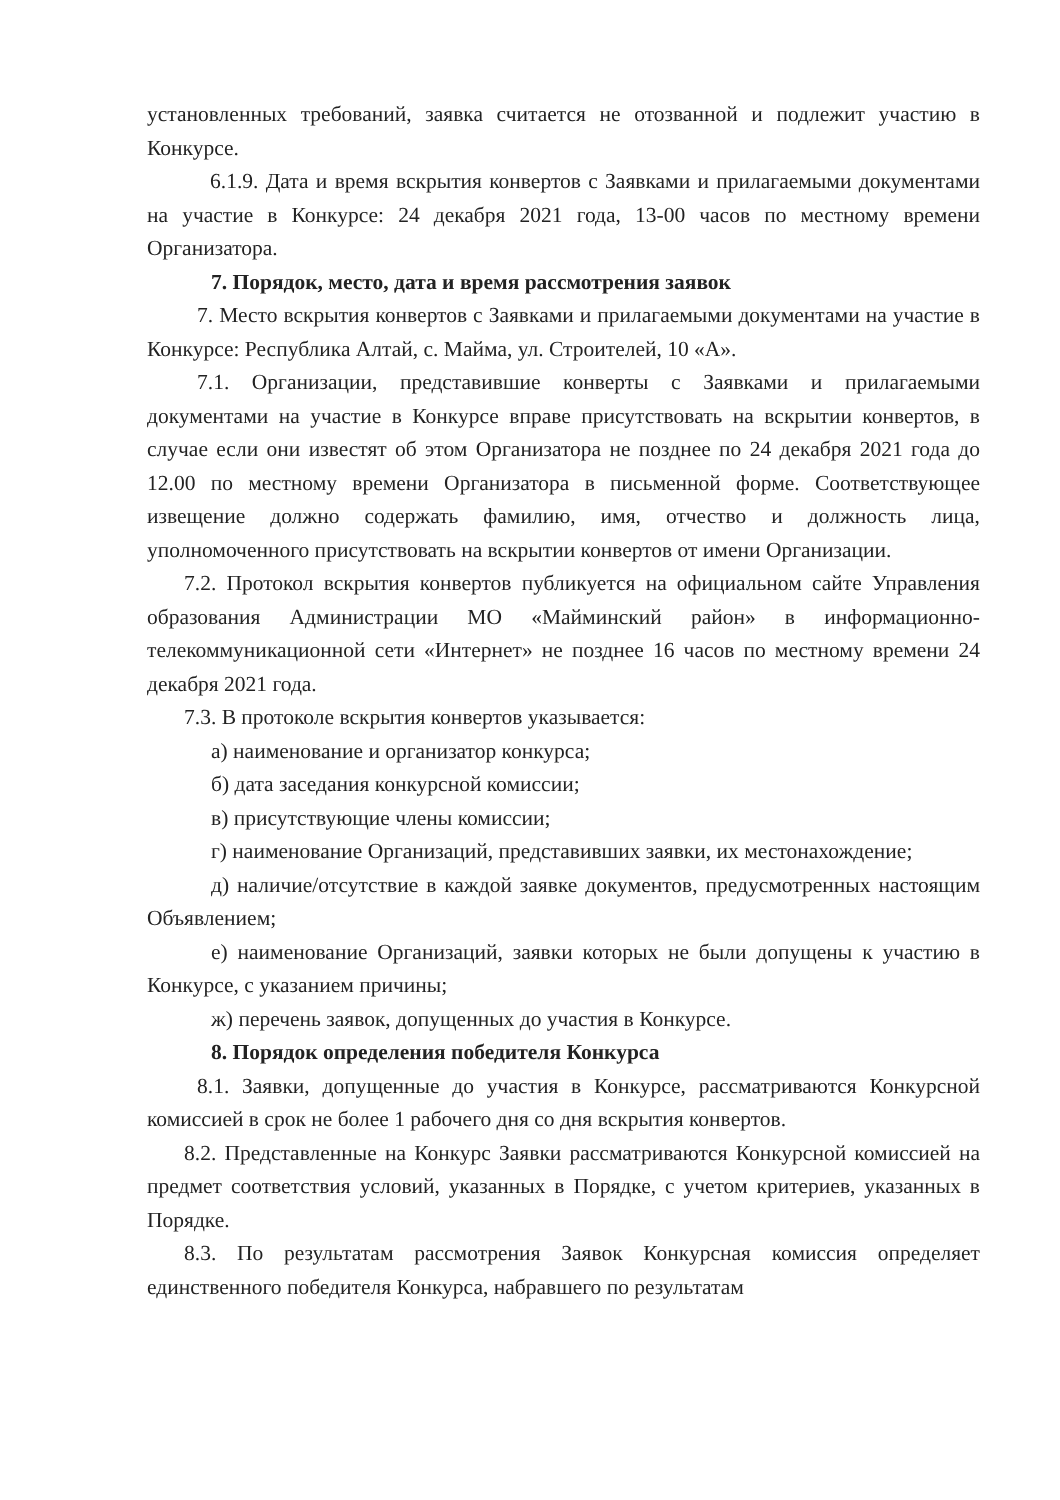установленных требований, заявка считается не отозванной и подлежит участию в Конкурсе.
6.1.9. Дата и время вскрытия конвертов с Заявками и прилагаемыми документами на участие в Конкурсе: 24 декабря 2021 года, 13-00 часов по местному времени Организатора.
7. Порядок, место, дата и время рассмотрения заявок
7. Место вскрытия конвертов с Заявками и прилагаемыми документами на участие в Конкурсе: Республика Алтай, с. Майма, ул. Строителей, 10 «А».
7.1. Организации, представившие конверты с Заявками и прилагаемыми документами на участие в Конкурсе вправе присутствовать на вскрытии конвертов, в случае если они известят об этом Организатора не позднее по 24 декабря 2021 года до 12.00 по местному времени Организатора в письменной форме. Соответствующее извещение должно содержать фамилию, имя, отчество и должность лица, уполномоченного присутствовать на вскрытии конвертов от имени Организации.
7.2. Протокол вскрытия конвертов публикуется на официальном сайте Управления образования Администрации МО «Майминский район» в информационно-телекоммуникационной сети «Интернет» не позднее 16 часов по местному времени 24 декабря 2021 года.
7.3. В протоколе вскрытия конвертов указывается:
а) наименование и организатор конкурса;
б) дата заседания конкурсной комиссии;
в) присутствующие члены комиссии;
г) наименование Организаций, представивших заявки, их местонахождение;
д) наличие/отсутствие в каждой заявке документов, предусмотренных настоящим Объявлением;
е) наименование Организаций, заявки которых не были допущены к участию в Конкурсе, с указанием причины;
ж) перечень заявок, допущенных до участия в Конкурсе.
8. Порядок определения победителя Конкурса
8.1. Заявки, допущенные до участия в Конкурсе, рассматриваются Конкурсной комиссией в срок не более 1 рабочего дня со дня вскрытия конвертов.
8.2. Представленные на Конкурс Заявки рассматриваются Конкурсной комиссией на предмет соответствия условий, указанных в Порядке, с учетом критериев, указанных в Порядке.
8.3. По результатам рассмотрения Заявок Конкурсная комиссия определяет единственного победителя Конкурса, набравшего по результатам